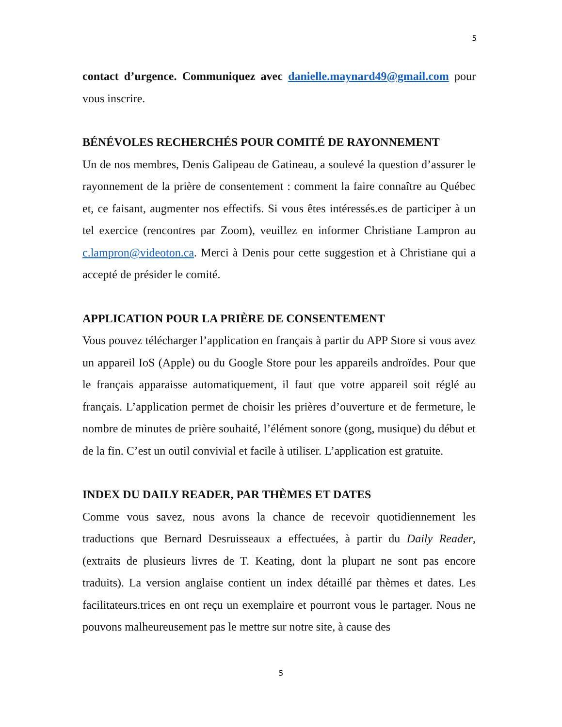5
contact d’urgence. Communiquez avec danielle.maynard49@gmail.com pour vous inscrire.
BÉNÉVOLES RECHERCHÉS POUR COMITÉ DE RAYONNEMENT
Un de nos membres, Denis Galipeau de Gatineau, a soulevé la question d’assurer le rayonnement de la prière de consentement : comment la faire connaître au Québec et, ce faisant, augmenter nos effectifs. Si vous êtes intéressés.es de participer à un tel exercice (rencontres par Zoom), veuillez en informer Christiane Lampron au c.lampron@videoton.ca. Merci à Denis pour cette suggestion et à Christiane qui a accepté de présider le comité.
APPLICATION POUR LA PRIÈRE DE CONSENTEMENT
Vous pouvez télécharger l’application en français à partir du APP Store si vous avez un appareil IoS (Apple) ou du Google Store pour les appareils androïdes. Pour que le français apparaisse automatiquement, il faut que votre appareil soit réglé au français. L’application permet de choisir les prières d’ouverture et de fermeture, le nombre de minutes de prière souhaité, l’élément sonore (gong, musique) du début et de la fin. C’est un outil convivial et facile à utiliser. L’application est gratuite.
INDEX DU DAILY READER, PAR THÈMES ET DATES
Comme vous savez, nous avons la chance de recevoir quotidiennement les traductions que Bernard Desruisseaux a effectuées, à partir du Daily Reader, (extraits de plusieurs livres de T. Keating, dont la plupart ne sont pas encore traduits). La version anglaise contient un index détaillé par thèmes et dates. Les facilitateurs.trices en ont reçu un exemplaire et pourront vous le partager. Nous ne pouvons malheureusement pas le mettre sur notre site, à cause des
5